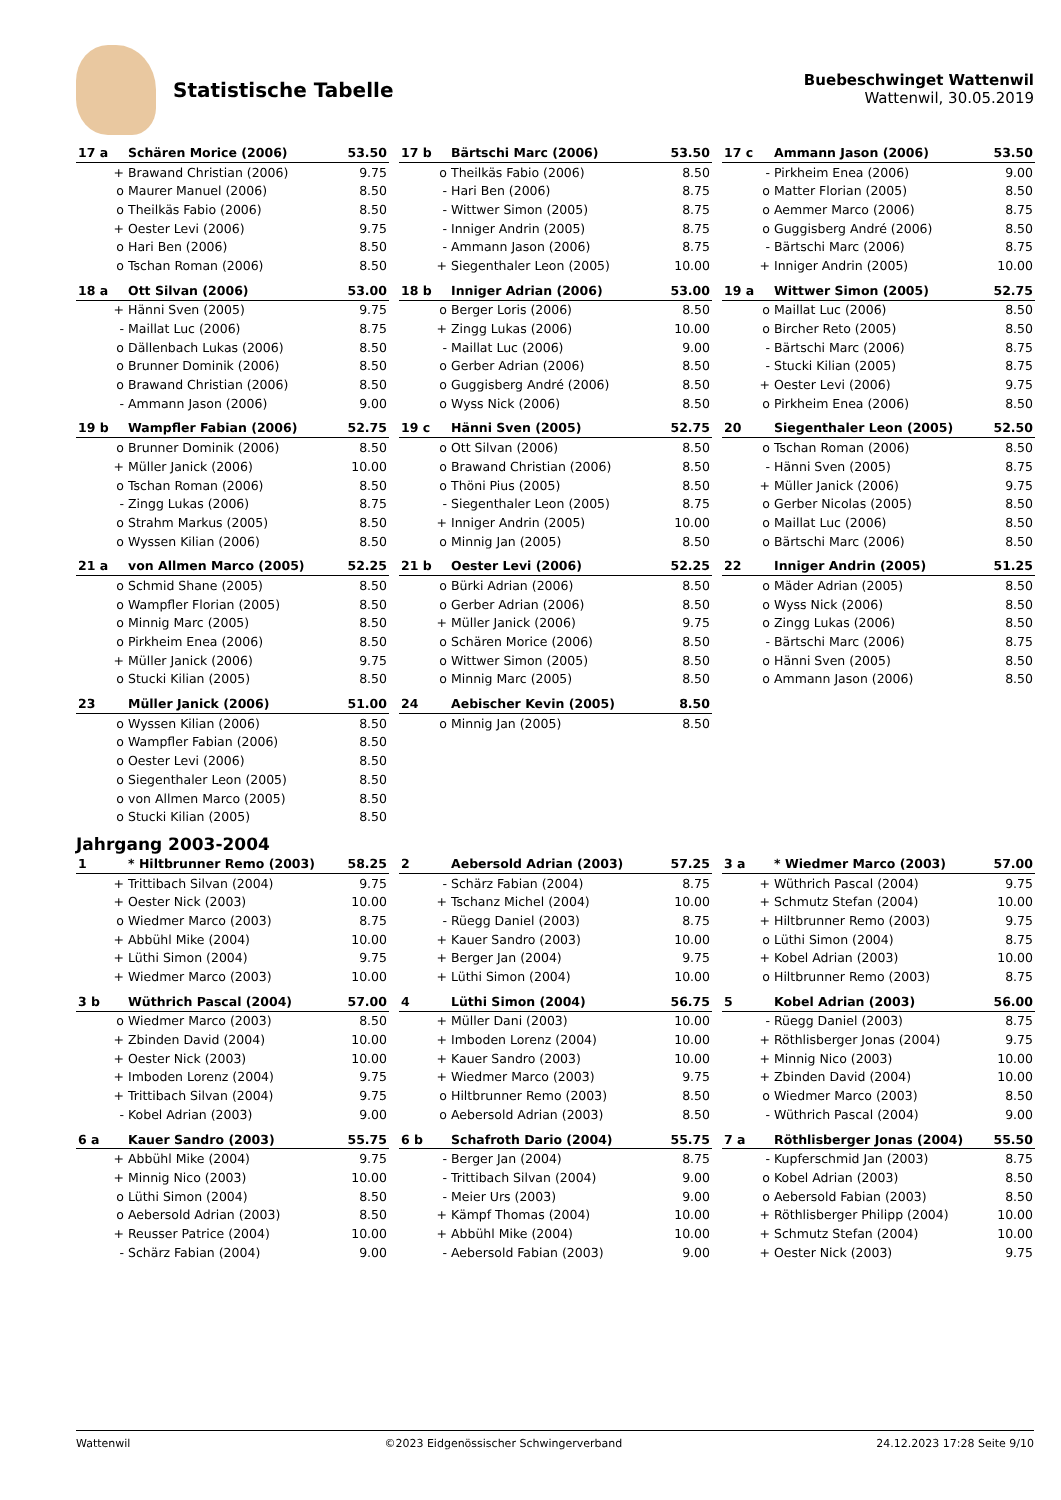Statistische Tabelle
Buebeschwinget Wattenwil
Wattenwil, 30.05.2019
| 17 a | Schären Morice (2006) | 53.50 |
| --- | --- | --- |
| + | Brawand Christian (2006) | 9.75 |
| o | Maurer Manuel (2006) | 8.50 |
| o | Theilkäs Fabio (2006) | 8.50 |
| + | Oester Levi (2006) | 9.75 |
| o | Hari Ben (2006) | 8.50 |
| o | Tschan Roman (2006) | 8.50 |
| 17 b | Bärtschi Marc (2006) | 53.50 |
| --- | --- | --- |
| o | Theilkäs Fabio (2006) | 8.50 |
| - | Hari Ben (2006) | 8.75 |
| - | Wittwer Simon (2005) | 8.75 |
| - | Inniger Andrin (2005) | 8.75 |
| - | Ammann Jason (2006) | 8.75 |
| + | Siegenthaler Leon (2005) | 10.00 |
| 17 c | Ammann Jason (2006) | 53.50 |
| --- | --- | --- |
| - | Pirkheim Enea (2006) | 9.00 |
| o | Matter Florian (2005) | 8.50 |
| o | Aemmer Marco (2006) | 8.75 |
| o | Guggisberg André (2006) | 8.50 |
| - | Bärtschi Marc (2006) | 8.75 |
| + | Inniger Andrin (2005) | 10.00 |
| 18 a | Ott Silvan (2006) | 53.00 |
| --- | --- | --- |
| + | Hänni Sven (2005) | 9.75 |
| - | Maillat Luc (2006) | 8.75 |
| o | Dällenbach Lukas (2006) | 8.50 |
| o | Brunner Dominik (2006) | 8.50 |
| o | Brawand Christian (2006) | 8.50 |
| - | Ammann Jason (2006) | 9.00 |
| 18 b | Inniger Adrian (2006) | 53.00 |
| --- | --- | --- |
| o | Berger Loris (2006) | 8.50 |
| + | Zingg Lukas (2006) | 10.00 |
| - | Maillat Luc (2006) | 9.00 |
| o | Gerber Adrian (2006) | 8.50 |
| o | Guggisberg André (2006) | 8.50 |
| o | Wyss Nick (2006) | 8.50 |
| 19 a | Wittwer Simon (2005) | 52.75 |
| --- | --- | --- |
| o | Maillat Luc (2006) | 8.50 |
| o | Bircher Reto (2005) | 8.50 |
| - | Bärtschi Marc (2006) | 8.75 |
| - | Stucki Kilian (2005) | 8.75 |
| + | Oester Levi (2006) | 9.75 |
| o | Pirkheim Enea (2006) | 8.50 |
| 19 b | Wampfler Fabian (2006) | 52.75 |
| --- | --- | --- |
| o | Brunner Dominik (2006) | 8.50 |
| + | Müller Janick (2006) | 10.00 |
| o | Tschan Roman (2006) | 8.50 |
| - | Zingg Lukas (2006) | 8.75 |
| o | Strahm Markus (2005) | 8.50 |
| o | Wyssen Kilian (2006) | 8.50 |
| 19 c | Hänni Sven (2005) | 52.75 |
| --- | --- | --- |
| o | Ott Silvan (2006) | 8.50 |
| o | Brawand Christian (2006) | 8.50 |
| o | Thöni Pius (2005) | 8.50 |
| - | Siegenthaler Leon (2005) | 8.75 |
| + | Inniger Andrin (2005) | 10.00 |
| o | Minnig Jan (2005) | 8.50 |
| 20 | Siegenthaler Leon (2005) | 52.50 |
| --- | --- | --- |
| o | Tschan Roman (2006) | 8.50 |
| - | Hänni Sven (2005) | 8.75 |
| + | Müller Janick (2006) | 9.75 |
| o | Gerber Nicolas (2005) | 8.50 |
| o | Maillat Luc (2006) | 8.50 |
| o | Bärtschi Marc (2006) | 8.50 |
| 21 a | von Allmen Marco (2005) | 52.25 |
| --- | --- | --- |
| o | Schmid Shane (2005) | 8.50 |
| o | Wampfler Florian (2005) | 8.50 |
| o | Minnig Marc (2005) | 8.50 |
| o | Pirkheim Enea (2006) | 8.50 |
| + | Müller Janick (2006) | 9.75 |
| o | Stucki Kilian (2005) | 8.50 |
| 21 b | Oester Levi (2006) | 52.25 |
| --- | --- | --- |
| o | Bürki Adrian (2006) | 8.50 |
| o | Gerber Adrian (2006) | 8.50 |
| + | Müller Janick (2006) | 9.75 |
| o | Schären Morice (2006) | 8.50 |
| o | Wittwer Simon (2005) | 8.50 |
| o | Minnig Marc (2005) | 8.50 |
| 22 | Inniger Andrin (2005) | 51.25 |
| --- | --- | --- |
| o | Mäder Adrian (2005) | 8.50 |
| o | Wyss Nick (2006) | 8.50 |
| o | Zingg Lukas (2006) | 8.50 |
| - | Bärtschi Marc (2006) | 8.75 |
| o | Hänni Sven (2005) | 8.50 |
| o | Ammann Jason (2006) | 8.50 |
| 23 | Müller Janick (2006) | 51.00 |
| --- | --- | --- |
| o | Wyssen Kilian (2006) | 8.50 |
| o | Wampfler Fabian (2006) | 8.50 |
| o | Oester Levi (2006) | 8.50 |
| o | Siegenthaler Leon (2005) | 8.50 |
| o | von Allmen Marco (2005) | 8.50 |
| o | Stucki Kilian (2005) | 8.50 |
| 24 | Aebischer Kevin (2005) | 8.50 |
| --- | --- | --- |
| o | Minnig Jan (2005) | 8.50 |
Jahrgang 2003-2004
| 1 | * Hiltbrunner Remo (2003) | 58.25 |
| --- | --- | --- |
| + | Trittibach Silvan (2004) | 9.75 |
| + | Oester Nick (2003) | 10.00 |
| o | Wiedmer Marco (2003) | 8.75 |
| + | Abbühl Mike (2004) | 10.00 |
| + | Lüthi Simon (2004) | 9.75 |
| + | Wiedmer Marco (2003) | 10.00 |
| 2 | Aebersold Adrian (2003) | 57.25 |
| --- | --- | --- |
| - | Schärz Fabian (2004) | 8.75 |
| + | Tschanz Michel (2004) | 10.00 |
| - | Rüegg Daniel (2003) | 8.75 |
| + | Kauer Sandro (2003) | 10.00 |
| + | Berger Jan (2004) | 9.75 |
| + | Lüthi Simon (2004) | 10.00 |
| 3 a | * Wiedmer Marco (2003) | 57.00 |
| --- | --- | --- |
| + | Wüthrich Pascal (2004) | 9.75 |
| + | Schmutz Stefan (2004) | 10.00 |
| + | Hiltbrunner Remo (2003) | 9.75 |
| o | Lüthi Simon (2004) | 8.75 |
| + | Kobel Adrian (2003) | 10.00 |
| o | Hiltbrunner Remo (2003) | 8.75 |
| 3 b | Wüthrich Pascal (2004) | 57.00 |
| --- | --- | --- |
| o | Wiedmer Marco (2003) | 8.50 |
| + | Zbinden David (2004) | 10.00 |
| + | Oester Nick (2003) | 10.00 |
| + | Imboden Lorenz (2004) | 9.75 |
| + | Trittibach Silvan (2004) | 9.75 |
| - | Kobel Adrian (2003) | 9.00 |
| 4 | Lüthi Simon (2004) | 56.75 |
| --- | --- | --- |
| + | Müller Dani (2003) | 10.00 |
| + | Imboden Lorenz (2004) | 10.00 |
| + | Kauer Sandro (2003) | 10.00 |
| + | Wiedmer Marco (2003) | 9.75 |
| o | Hiltbrunner Remo (2003) | 8.50 |
| o | Aebersold Adrian (2003) | 8.50 |
| 5 | Kobel Adrian (2003) | 56.00 |
| --- | --- | --- |
| - | Rüegg Daniel (2003) | 8.75 |
| + | Röthlisberger Jonas (2004) | 9.75 |
| + | Minnig Nico (2003) | 10.00 |
| + | Zbinden David (2004) | 10.00 |
| o | Wiedmer Marco (2003) | 8.50 |
| - | Wüthrich Pascal (2004) | 9.00 |
| 6 a | Kauer Sandro (2003) | 55.75 |
| --- | --- | --- |
| + | Abbühl Mike (2004) | 9.75 |
| + | Minnig Nico (2003) | 10.00 |
| o | Lüthi Simon (2004) | 8.50 |
| o | Aebersold Adrian (2003) | 8.50 |
| + | Reusser Patrice (2004) | 10.00 |
| - | Schärz Fabian (2004) | 9.00 |
| 6 b | Schafroth Dario (2004) | 55.75 |
| --- | --- | --- |
| - | Berger Jan (2004) | 8.75 |
| - | Trittibach Silvan (2004) | 9.00 |
| - | Meier Urs (2003) | 9.00 |
| + | Kämpf Thomas (2004) | 10.00 |
| + | Abbühl Mike (2004) | 10.00 |
| - | Aebersold Fabian (2003) | 9.00 |
| 7 a | Röthlisberger Jonas (2004) | 55.50 |
| --- | --- | --- |
| - | Kupferschmid Jan (2003) | 8.75 |
| o | Kobel Adrian (2003) | 8.50 |
| o | Aebersold Fabian (2003) | 8.50 |
| + | Röthlisberger Philipp (2004) | 10.00 |
| + | Schmutz Stefan (2004) | 10.00 |
| + | Oester Nick (2003) | 9.75 |
Wattenwil ©2023 Eidgenössischer Schwingerverband 24.12.2023 17:28 Seite 9/10